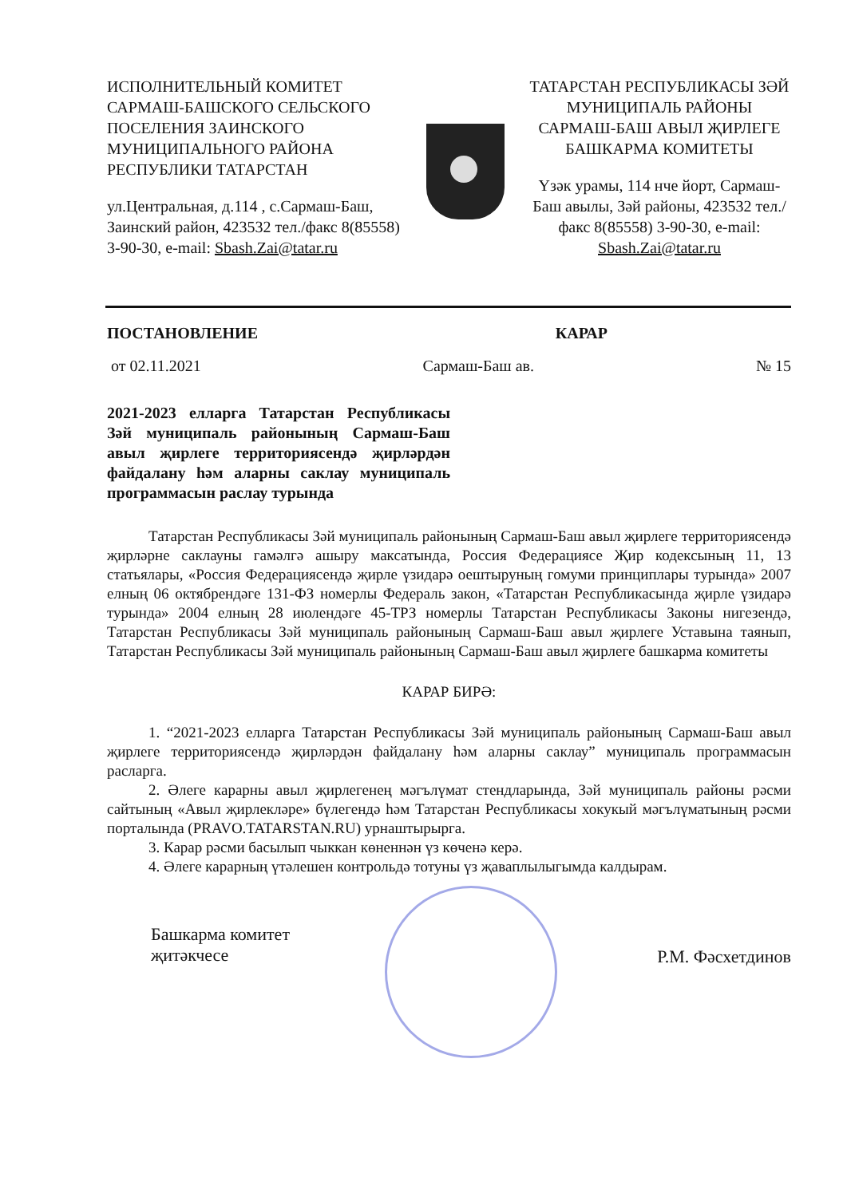ИСПОЛНИТЕЛЬНЫЙ КОМИТЕТ САРМАШ-БАШСКОГО СЕЛЬСКОГО ПОСЕЛЕНИЯ ЗАИНСКОГО МУНИЦИПАЛЬНОГО РАЙОНА РЕСПУБЛИКИ ТАТАРСТАН
ул.Центральная, д.114 , с.Сармаш-Баш, Заинский район, 423532 тел./факс 8(85558) 3-90-30, e-mail: Sbash.Zai@tatar.ru
ТАТАРСТАН РЕСПУБЛИКАСЫ ЗӘЙ МУНИЦИПАЛЬ РАЙОНЫ САРМАШ-БАШ АВЫЛ ҖИРЛЕГЕ БАШКАРМА КОМИТЕТЫ
Үзәк урамы, 114 нче йорт, Сармаш-Баш авылы, Зәй районы, 423532 тел./факс 8(85558) 3-90-30, e-mail: Sbash.Zai@tatar.ru
ПОСТАНОВЛЕНИЕ КАРАР
от 02.11.2021 Сармаш-Баш ав. № 15
2021-2023 елларга Татарстан Республикасы Зәй муниципаль районының Сармаш-Баш авыл җирлеге территориясендә җирләрдән файдалану һәм аларны саклау муниципаль программасын раслау турында
Татарстан Республикасы Зәй муниципаль районының Сармаш-Баш авыл җирлеге территориясендә җирләрне саклауны гамәлгә ашыру максатында, Россия Федерациясе Җир кодексының 11, 13 статьялары, «Россия Федерациясендә җирле үзидарә оештыруның гомуми принциплары турында» 2007 елның 06 октябрендәге 131-ФЗ номерлы Федераль закон, «Татарстан Республикасында җирле үзидарә турында» 2004 елның 28 июлендәге 45-ТРЗ номерлы Татарстан Республикасы Законы нигезендә, Татарстан Республикасы Зәй муниципаль районының Сармаш-Баш авыл җирлеге Уставына таянып, Татарстан Республикасы Зәй муниципаль районының Сармаш-Баш авыл җирлеге башкарма комитеты
КАРАР БИРӘ:
1. “2021-2023 елларга Татарстан Республикасы Зәй муниципаль районының Сармаш-Баш авыл җирлеге территориясендә җирләрдән файдалану һәм аларны саклау” муниципаль программасын расларга.
2. Әлеге карарны авыл җирлегенең мәгълүмат стендларында, Зәй муниципаль районы рәсми сайтының «Авыл җирлекләре» бүлегендә һәм Татарстан Республикасы хокукый мәгълүматының рәсми порталында (PRAVO.TATARSTAN.RU) урнаштырырга.
3. Карар рәсми басылып чыккан көненнән үз көченә керә.
4. Әлеге карарның үтәлешен контрольдә тотуны үз җаваплылыгымда калдырам.
Башкарма комитет
җитәкчесе Р.М. Фәсхетдинов